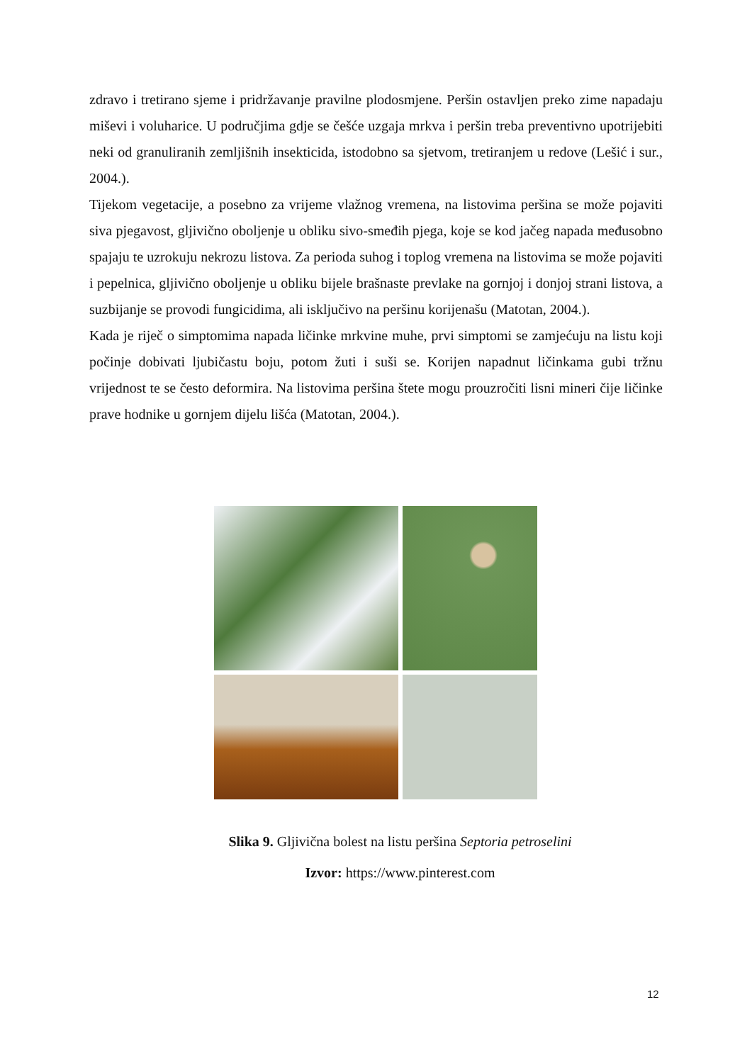zdravo i tretirano sjeme i pridržavanje pravilne plodosmjene. Peršin ostavljen preko zime napadaju miševi i voluharice. U područjima gdje se češće uzgaja mrkva i peršin treba preventivno upotrijebiti neki od granuliranih zemljišnih insekticida, istodobno sa sjetvom, tretiranjem u redove (Lešić i sur., 2004.).
Tijekom vegetacije, a posebno za vrijeme vlažnog vremena, na listovima peršina se može pojaviti siva pjegavost, gljivično oboljenje u obliku sivo-smeđih pjega, koje se kod jačeg napada međusobno spajaju te uzrokuju nekrozu listova. Za perioda suhog i toplog vremena na listovima se može pojaviti i pepelnica, gljivično oboljenje u obliku bijele brašnaste prevlake na gornjoj i donjoj strani listova, a suzbijanje se provodi fungicidima, ali isključivo na peršinu korijenašu (Matotan, 2004.).
Kada je riječ o simptomima napada ličinke mrkvine muhe, prvi simptomi se zamjećuju na listu koji počinje dobivati ljubičastu boju, potom žuti i suši se. Korijen napadnut ličinkama gubi tržnu vrijednost te se često deformira. Na listovima peršina štete mogu prouzročiti lisni mineri čije ličinke prave hodnike u gornjem dijelu lišća (Matotan, 2004.).
Slika 9. Gljivična bolest na listu peršina Septoria petroselini
Izvor: https://www.pinterest.com
12